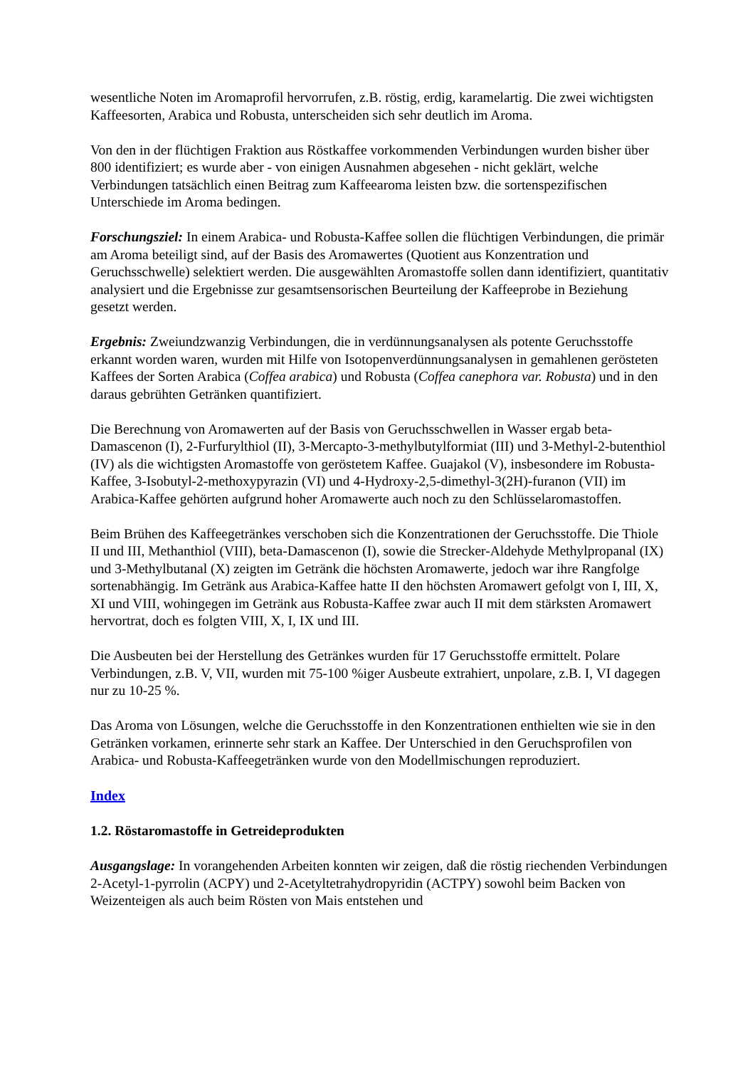wesentliche Noten im Aromaprofil hervorrufen, z.B. röstig, erdig, karamelartig. Die zwei wichtigsten Kaffeesorten, Arabica und Robusta, unterscheiden sich sehr deutlich im Aroma.
Von den in der flüchtigen Fraktion aus Röstkaffee vorkommenden Verbindungen wurden bisher über 800 identifiziert; es wurde aber - von einigen Ausnahmen abgesehen - nicht geklärt, welche Verbindungen tatsächlich einen Beitrag zum Kaffeearoma leisten bzw. die sortenspezifischen Unterschiede im Aroma bedingen.
Forschungsziel: In einem Arabica- und Robusta-Kaffee sollen die flüchtigen Verbindungen, die primär am Aroma beteiligt sind, auf der Basis des Aromawertes (Quotient aus Konzentration und Geruchsschwelle) selektiert werden. Die ausgewählten Aromastoffe sollen dann identifiziert, quantitativ analysiert und die Ergebnisse zur gesamtsensorischen Beurteilung der Kaffeeprobe in Beziehung gesetzt werden.
Ergebnis: Zweiundzwanzig Verbindungen, die in verdünnungsanalysen als potente Geruchsstoffe erkannt worden waren, wurden mit Hilfe von Isotopenverdünnungsanalysen in gemahlenen gerösteten Kaffees der Sorten Arabica (Coffea arabica) und Robusta (Coffea canephora var. Robusta) und in den daraus gebrühten Getränken quantifiziert.
Die Berechnung von Aromawerten auf der Basis von Geruchsschwellen in Wasser ergab beta-Damascenon (I), 2-Furfurylthiol (II), 3-Mercapto-3-methylbutylformiat (III) und 3-Methyl-2-butenthiol (IV) als die wichtigsten Aromastoffe von geröstetem Kaffee. Guajakol (V), insbesondere im Robusta-Kaffee, 3-Isobutyl-2-methoxypyrazin (VI) und 4-Hydroxy-2,5-dimethyl-3(2H)-furanon (VII) im Arabica-Kaffee gehörten aufgrund hoher Aromawerte auch noch zu den Schlüsselaromastoffen.
Beim Brühen des Kaffeegetränkes verschoben sich die Konzentrationen der Geruchsstoffe. Die Thiole II und III, Methanthiol (VIII), beta-Damascenon (I), sowie die Strecker-Aldehyde Methylpropanal (IX) und 3-Methylbutanal (X) zeigten im Getränk die höchsten Aromawerte, jedoch war ihre Rangfolge sortenabhängig. Im Getränk aus Arabica-Kaffee hatte II den höchsten Aromawert gefolgt von I, III, X, XI und VIII, wohingegen im Getränk aus Robusta-Kaffee zwar auch II mit dem stärksten Aromawert hervortrat, doch es folgten VIII, X, I, IX und III.
Die Ausbeuten bei der Herstellung des Getränkes wurden für 17 Geruchsstoffe ermittelt. Polare Verbindungen, z.B. V, VII, wurden mit 75-100 %iger Ausbeute extrahiert, unpolare, z.B. I, VI dagegen nur zu 10-25 %.
Das Aroma von Lösungen, welche die Geruchsstoffe in den Konzentrationen enthielten wie sie in den Getränken vorkamen, erinnerte sehr stark an Kaffee. Der Unterschied in den Geruchsprofilen von Arabica- und Robusta-Kaffeegetränken wurde von den Modellmischungen reproduziert.
Index
1.2. Röstaromastoffe in Getreideprodukten
Ausgangslage: In vorangehenden Arbeiten konnten wir zeigen, daß die röstig riechenden Verbindungen 2-Acetyl-1-pyrrolin (ACPY) und 2-Acetyltetrahydropyridin (ACTPY) sowohl beim Backen von Weizenteigen als auch beim Rösten von Mais entstehen und